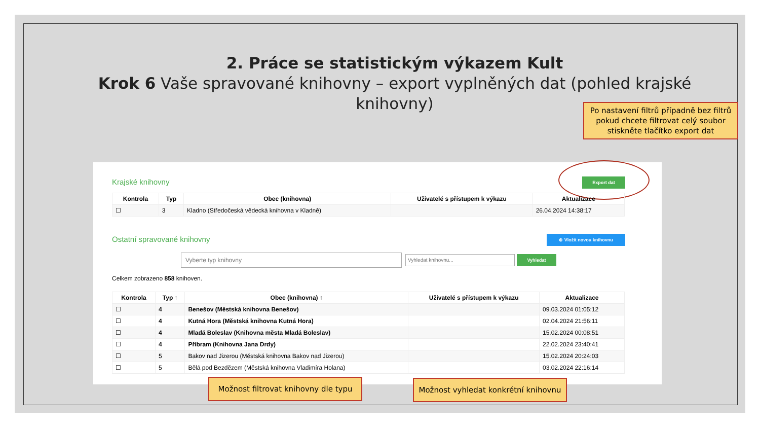2. Práce se statistickým výkazem Kult
Krok 6 Vaše spravované knihovny – export vyplněných dat (pohled krajské knihovny)
Po nastavení filtrů případně bez filtrů pokud chcete filtrovat celý soubor stiskněte tlačítko export dat
Krajské knihovny Export dat
| Kontrola | Typ | Obec (knihovna) | Uživatelé s přístupem k výkazu | Aktualizace |
| --- | --- | --- | --- | --- |
| ☐ | 3 | Kladno (Středočeská vědecká knihovna v Kladně) | | 26.04.2024 14:38:17 |
Ostatní spravované knihovny ⊕ Vložit novou knihovnu
Vyberte typ knihovny Vyhledat knihovnu... Vyhledat
Celkem zobrazeno 858 knihoven.
| Kontrola | Typ ↑ | Obec (knihovna) ↑ | Uživatelé s přístupem k výkazu | Aktualizace |
| --- | --- | --- | --- | --- |
| ☐ | 4 | Benešov (Městská knihovna Benešov) | | 09.03.2024 01:05:12 |
| ☐ | 4 | Kutná Hora (Městská knihovna Kutná Hora) | | 02.04.2024 21:56:11 |
| ☐ | 4 | Mladá Boleslav (Knihovna města Mladá Boleslav) | | 15.02.2024 00:08:51 |
| ☐ | 4 | Příbram (Knihovna Jana Drdy) | | 22.02.2024 23:40:41 |
| ☐ | 5 | Bakov nad Jizerou (Městská knihovna Bakov nad Jizerou) | | 15.02.2024 20:24:03 |
| ☐ | 5 | Bělá pod Bezdězem (Městská knihovna Vladimíra Holana) | | 03.02.2024 22:16:14 |
Možnost filtrovat knihovny dle typu
Možnost vyhledat konkrétní knihovnu